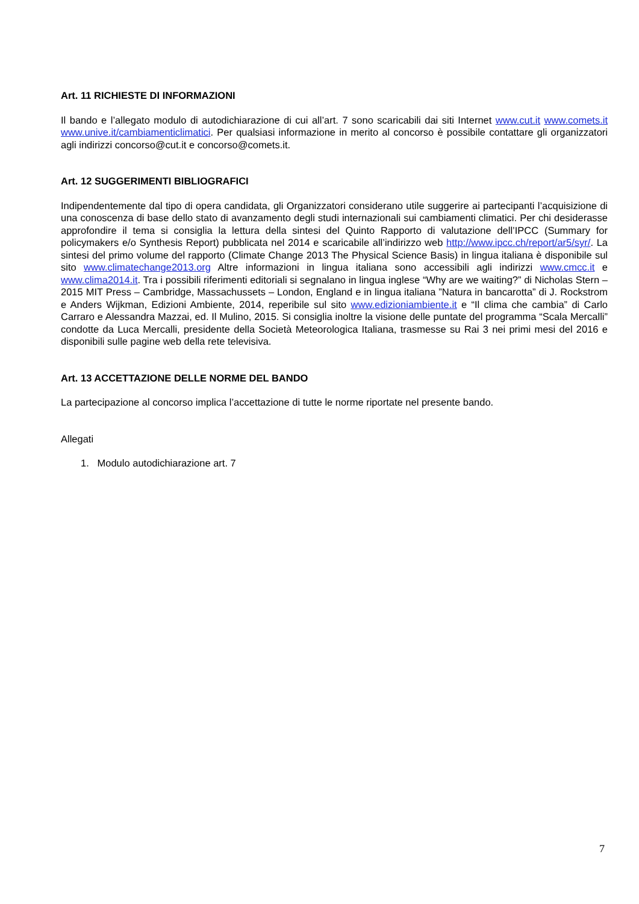Art. 11 RICHIESTE DI INFORMAZIONI
Il bando e l’allegato modulo di autodichiarazione di cui all’art. 7 sono scaricabili dai siti Internet www.cut.it www.comets.it www.unive.it/cambiamenticlimatici. Per qualsiasi informazione in merito al concorso è possibile contattare gli organizzatori agli indirizzi concorso@cut.it e concorso@comets.it.
Art. 12 SUGGERIMENTI BIBLIOGRAFICI
Indipendentemente dal tipo di opera candidata, gli Organizzatori considerano utile suggerire ai partecipanti l’acquisizione di una conoscenza di base dello stato di avanzamento degli studi internazionali sui cambiamenti climatici. Per chi desiderasse approfondire il tema si consiglia la lettura della sintesi del Quinto Rapporto di valutazione dell’IPCC (Summary for policymakers e/o Synthesis Report) pubblicata nel 2014 e scaricabile all’indirizzo web http://www.ipcc.ch/report/ar5/syr/. La sintesi del primo volume del rapporto (Climate Change 2013 The Physical Science Basis) in lingua italiana è disponibile sul sito www.climatechange2013.org Altre informazioni in lingua italiana sono accessibili agli indirizzi www.cmcc.it e www.clima2014.it. Tra i possibili riferimenti editoriali si segnalano in lingua inglese “Why are we waiting?” di Nicholas Stern – 2015 MIT Press – Cambridge, Massachussets – London, England e in lingua italiana ”Natura in bancarotta” di J. Rockstrom e Anders Wijkman, Edizioni Ambiente, 2014, reperibile sul sito www.edizioniambiente.it e “Il clima che cambia” di Carlo Carraro e Alessandra Mazzai, ed. Il Mulino, 2015. Si consiglia inoltre la visione delle puntate del programma “Scala Mercalli” condotte da Luca Mercalli, presidente della Società Meteorologica Italiana, trasmesse su Rai 3 nei primi mesi del 2016 e disponibili sulle pagine web della rete televisiva.
Art. 13 ACCETTAZIONE DELLE NORME DEL BANDO
La partecipazione al concorso implica l’accettazione di tutte le norme riportate nel presente bando.
Allegati
1. Modulo autodichiarazione art. 7
7